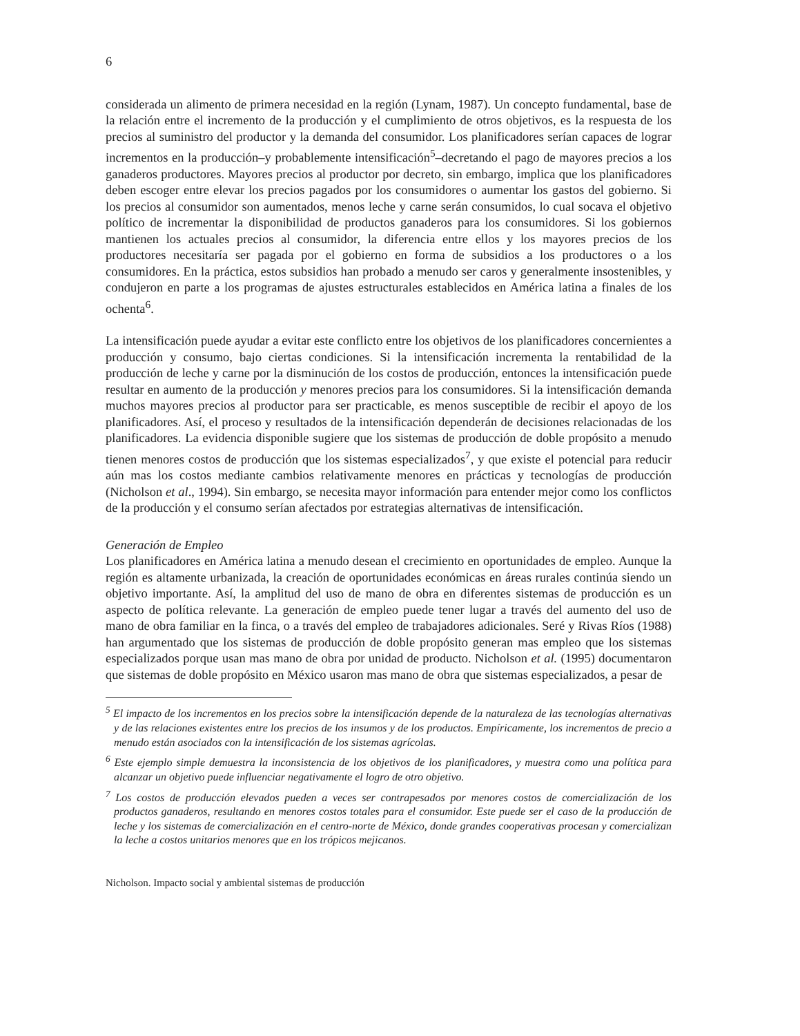6
considerada un alimento de primera necesidad en la región (Lynam, 1987). Un concepto fundamental, base de la relación entre el incremento de la producción y el cumplimiento de otros objetivos, es la respuesta de los precios al suministro del productor y la demanda del consumidor. Los planificadores serían capaces de lograr incrementos en la producción–y probablemente intensificación<sup>5</sup>–decretando el pago de mayores precios a los ganaderos productores. Mayores precios al productor por decreto, sin embargo, implica que los planificadores deben escoger entre elevar los precios pagados por los consumidores o aumentar los gastos del gobierno. Si los precios al consumidor son aumentados, menos leche y carne serán consumidos, lo cual socava el objetivo político de incrementar la disponibilidad de productos ganaderos para los consumidores. Si los gobiernos mantienen los actuales precios al consumidor, la diferencia entre ellos y los mayores precios de los productores necesitaría ser pagada por el gobierno en forma de subsidios a los productores o a los consumidores. En la práctica, estos subsidios han probado a menudo ser caros y generalmente insostenibles, y condujeron en parte a los programas de ajustes estructurales establecidos en América latina a finales de los ochenta<sup>6</sup>.
La intensificación puede ayudar a evitar este conflicto entre los objetivos de los planificadores concernientes a producción y consumo, bajo ciertas condiciones. Si la intensificación incrementa la rentabilidad de la producción de leche y carne por la disminución de los costos de producción, entonces la intensificación puede resultar en aumento de la producción y menores precios para los consumidores. Si la intensificación demanda muchos mayores precios al productor para ser practicable, es menos susceptible de recibir el apoyo de los planificadores. Así, el proceso y resultados de la intensificación dependerán de decisiones relacionadas de los planificadores. La evidencia disponible sugiere que los sistemas de producción de doble propósito a menudo tienen menores costos de producción que los sistemas especializados<sup>7</sup>, y que existe el potencial para reducir aún mas los costos mediante cambios relativamente menores en prácticas y tecnologías de producción (Nicholson et al., 1994). Sin embargo, se necesita mayor información para entender mejor como los conflictos de la producción y el consumo serían afectados por estrategias alternativas de intensificación.
Generación de Empleo
Los planificadores en América latina a menudo desean el crecimiento en oportunidades de empleo. Aunque la región es altamente urbanizada, la creación de oportunidades económicas en áreas rurales continúa siendo un objetivo importante. Así, la amplitud del uso de mano de obra en diferentes sistemas de producción es un aspecto de política relevante. La generación de empleo puede tener lugar a través del aumento del uso de mano de obra familiar en la finca, o a través del empleo de trabajadores adicionales. Seré y Rivas Ríos (1988) han argumentado que los sistemas de producción de doble propósito generan mas empleo que los sistemas especializados porque usan mas mano de obra por unidad de producto. Nicholson et al. (1995) documentaron que sistemas de doble propósito en México usaron mas mano de obra que sistemas especializados, a pesar de
<sup>5</sup> El impacto de los incrementos en los precios sobre la intensificación depende de la naturaleza de las tecnologías alternativas y de las relaciones existentes entre los precios de los insumos y de los productos. Empíricamente, los incrementos de precio a menudo están asociados con la intensificación de los sistemas agrícolas.
<sup>6</sup> Este ejemplo simple demuestra la inconsistencia de los objetivos de los planificadores, y muestra como una política para alcanzar un objetivo puede influenciar negativamente el logro de otro objetivo.
<sup>7</sup> Los costos de producción elevados pueden a veces ser contrapesados por menores costos de comercialización de los productos ganaderos, resultando en menores costos totales para el consumidor. Este puede ser el caso de la producción de leche y los sistemas de comercialización en el centro-norte de México, donde grandes cooperativas procesan y comercializan la leche a costos unitarios menores que en los trópicos mejicanos.
Nicholson. Impacto social y ambiental sistemas de producción